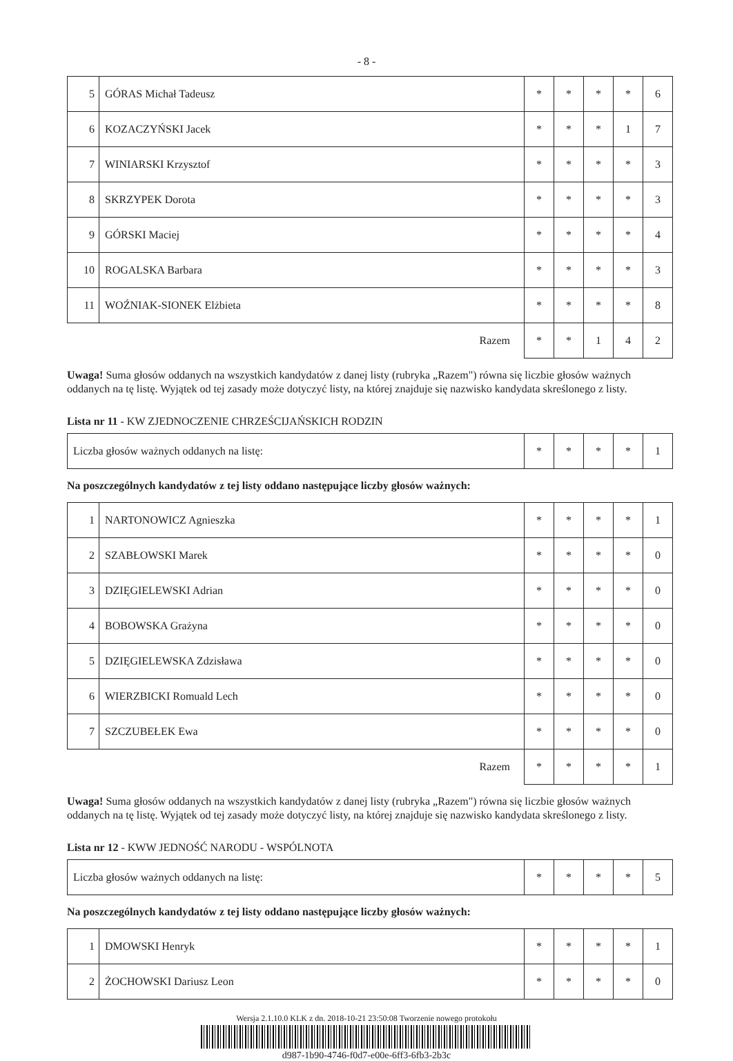- 8 -
| 5 | GÓRAS Michał Tadeusz | * | * | * | * | 6 |
| 6 | KOZACZYŃSKI Jacek | * | * | * | 1 | 7 |
| 7 | WINIARSKI Krzysztof | * | * | * | * | 3 |
| 8 | SKRZYPEK Dorota | * | * | * | * | 3 |
| 9 | GÓRSKI Maciej | * | * | * | * | 4 |
| 10 | ROGALSKA Barbara | * | * | * | * | 3 |
| 11 | WOŹNIAK-SIONEK Elżbieta | * | * | * | * | 8 |
| Razem | | * | * | 1 | 4 | 2 |
Uwaga! Suma głosów oddanych na wszystkich kandydatów z danej listy (rubryka „Razem") równa się liczbie głosów ważnych oddanych na tę listę. Wyjątek od tej zasady może dotyczyć listy, na której znajduje się nazwisko kandydata skreślonego z listy.
Lista nr 11 - KW ZJEDNOCZENIE CHRZEŚCIJAŃSKICH RODZIN
| Liczba głosów ważnych oddanych na listę: | * | * | * | * | 1 |
Na poszczególnych kandydatów z tej listy oddano następujące liczby głosów ważnych:
| 1 | NARTONOWICZ Agnieszka | * | * | * | * | 1 |
| 2 | SZABŁOWSKI Marek | * | * | * | * | 0 |
| 3 | DZIĘGIELEWSKI Adrian | * | * | * | * | 0 |
| 4 | BOBOWSKA Grażyna | * | * | * | * | 0 |
| 5 | DZIĘGIELEWSKA Zdzisława | * | * | * | * | 0 |
| 6 | WIERZBICKI Romuald Lech | * | * | * | * | 0 |
| 7 | SZCZUBEŁEK Ewa | * | * | * | * | 0 |
| Razem | | * | * | * | * | 1 |
Uwaga! Suma głosów oddanych na wszystkich kandydatów z danej listy (rubryka „Razem") równa się liczbie głosów ważnych oddanych na tę listę. Wyjątek od tej zasady może dotyczyć listy, na której znajduje się nazwisko kandydata skreślonego z listy.
Lista nr 12 - KWW JEDNOŚĆ NARODU - WSPÓLNOTA
| Liczba głosów ważnych oddanych na listę: | * | * | * | * | 5 |
Na poszczególnych kandydatów z tej listy oddano następujące liczby głosów ważnych:
| 1 | DMOWSKI Henryk | * | * | * | * | 1 |
| 2 | ŻOCHOWSKI Dariusz Leon | * | * | * | * | 0 |
Wersja 2.1.10.0 KLK z dn. 2018-10-21 23:50:08 Tworzenie nowego protokołu
d987-1b90-4746-f0d7-e00e-6ff3-6fb3-2b3c